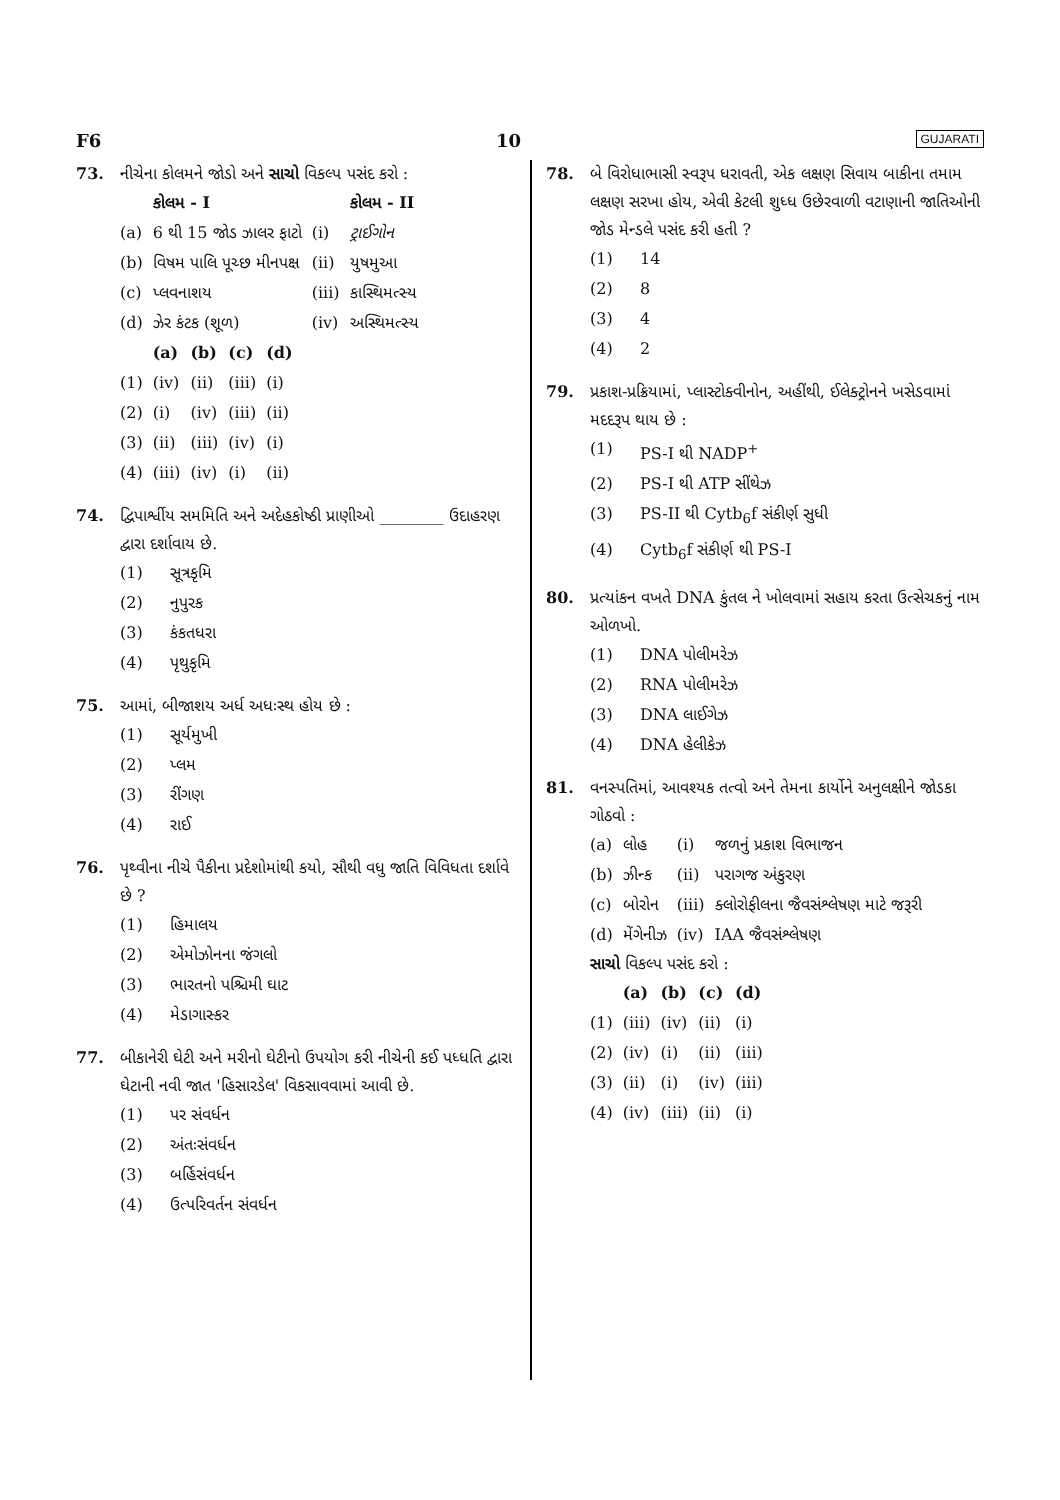F6 10 GUJARATI
73. નીચેના કોલમને જોડો અને સાચો વિકલ્પ પસંદ કરો :
| | કોલમ - I | | કોલમ - II |
| (a) | 6 થી 15 જોડ ઝાલર ફાટો | (i) | ટ્રાઈગોન |
| (b) | વિષમ પાલિ પૂચ્છ મીનપક્ષ | (ii) | યુષમુઆ |
| (c) | પ્લવનાશય | (iii) | કાસ્થિમત્સ્ય |
| (d) | ઝેર કંટક (શૂળ) | (iv) | અસ્થિમત્સ્ય |
| | (a) | (b) | (c) | (d) |
| (1) | (iv) | (ii) | (iii) | (i) |
| (2) | (i) | (iv) | (iii) | (ii) |
| (3) | (ii) | (iii) | (iv) | (i) |
| (4) | (iii) | (iv) | (i) | (ii) |
74. દ્વિપાર્શ્વીય સમમિતિ અને અદેહકોષ્ઠી પ્રાણીઓ ________ ઉદાહરણ દ્વારા દર્શાવાય છે.
| (1) | સૂત્રકૃમિ |
| (2) | નુપુરક |
| (3) | કંકતધરા |
| (4) | પૃથુકૃમિ |
75. આમાં, બીજાશય અર્ધ અધઃસ્થ હોય છે :
| (1) | સૂર્યમુખી |
| (2) | પ્લમ |
| (3) | રીંગણ |
| (4) | રાઈ |
76. પૃથ્વીના નીચે પૈકીના પ્રદેશોમાંથી કયો, સૌથી વધુ જાતિ વિવિધતા દર્શાવે છે ?
| (1) | હિમાલય |
| (2) | એમોઝોનના જંગલો |
| (3) | ભારતનો પશ્ચિમી ઘાટ |
| (4) | મેડાગાસ્કર |
77. બીકાનેરી ઘેટી અને મરીનો ઘેટીનો ઉપયોગ કરી નીચેની કઈ પધ્ધતિ દ્વારા ઘેટાની નવી જાત 'હિસારડેલ' વિકસાવવામાં આવી છે.
| (1) | પર સંવર્ધન |
| (2) | અંતઃસંવર્ધન |
| (3) | બર્હિસંવર્ધન |
| (4) | ઉત્પરિવર્તન સંવર્ધન |
78. બે વિરોધાભાસી સ્વરૂપ ધરાવતી, એક લક્ષણ સિવાય બાકીના તમામ લક્ષણ સરખા હોય, એવી કેટલી શુધ્ધ ઉછેરવાળી વટાણાની જાતિઓની જોડ મેન્ડલે પસંદ કરી હતી ?
| (1) | 14 |
| (2) | 8 |
| (3) | 4 |
| (4) | 2 |
79. પ્રકાશ-પ્રક્રિયામાં, પ્લાસ્ટોક્વીનોન, અહીંથી, ઈલેક્ટ્રોનને ખસેડવામાં મદદરૂપ થાય છે :
| (1) | PS-I થી NADP<sup>+</sup> |
| (2) | PS-I થી ATP સીંથેઝ |
| (3) | PS-II થી Cytb<sub>6</sub>f સંકીર્ણ સુધી |
| (4) | Cytb<sub>6</sub>f સંકીર્ણ થી PS-I |
80. પ્રત્યાંકન વખતે DNA કુંતલ ને ખોલવામાં સહાય કરતા ઉત્સેચકનું નામ ઓળખો.
| (1) | DNA પોલીમરેઝ |
| (2) | RNA પોલીમરેઝ |
| (3) | DNA લાઈગેઝ |
| (4) | DNA હેલીકેઝ |
81. વનસ્પતિમાં, આવશ્યક તત્વો અને તેમના કાર્યોને અનુલક્ષીને જોડકા ગોઠવો :
| (a) | લોહ | (i) | જળનું પ્રકાશ વિભાજન |
| (b) | ઝીન્ક | (ii) | પરાગજ અંકુરણ |
| (c) | બોરોન | (iii) | ક્લોરોફીલના જૈવસંશ્લેષણ માટે જરૂરી |
| (d) | મેંગેનીઝ | (iv) | IAA જૈવસંશ્લેષણ |
સાચો વિકલ્પ પસંદ કરો :
| | (a) | (b) | (c) | (d) |
| (1) | (iii) | (iv) | (ii) | (i) |
| (2) | (iv) | (i) | (ii) | (iii) |
| (3) | (ii) | (i) | (iv) | (iii) |
| (4) | (iv) | (iii) | (ii) | (i) |